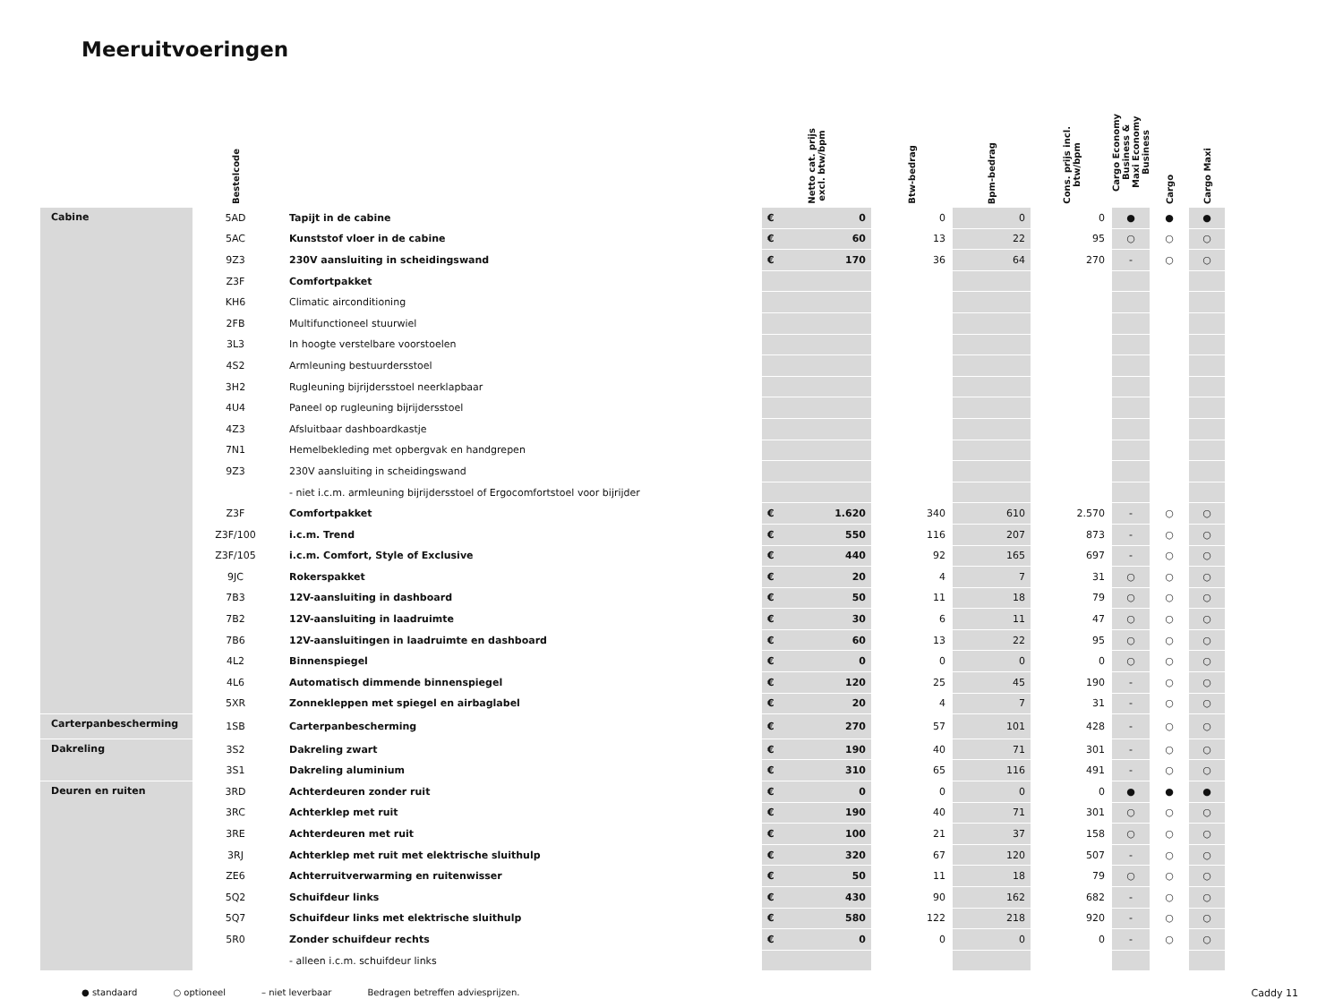Meeruitvoeringen
| | Bestelcode | | Netto cat. prijs excl. btw/bpm | Btw-bedrag | Bpm-bedrag | Cons. prijs incl. btw/bpm | Cargo Economy Business & Maxi Economy Business | Cargo | Cargo Maxi |
| --- | --- | --- | --- | --- | --- | --- | --- | --- | --- |
| Cabine | 5AD | Tapijt in de cabine | € 0 | 0 | 0 | 0 | ● | ● | ● |
| | 5AC | Kunststof vloer in de cabine | € 60 | 13 | 22 | 95 | ○ | ○ | ○ |
| | 9Z3 | 230V aansluiting in scheidingswand | € 170 | 36 | 64 | 270 | - | ○ | ○ |
| | Z3F | Comfortpakket | | | | | | | |
| | KH6 | Climatic airconditioning | | | | | | | |
| | 2FB | Multifunctioneel stuurwiel | | | | | | | |
| | 3L3 | In hoogte verstelbare voorstoelen | | | | | | | |
| | 4S2 | Armleuning bestuurdersstoel | | | | | | | |
| | 3H2 | Rugleuning bijrijdersstoel neerklapbaar | | | | | | | |
| | 4U4 | Paneel op rugleuning bijrijdersstoel | | | | | | | |
| | 4Z3 | Afsluitbaar dashboardkastje | | | | | | | |
| | 7N1 | Hemelbekleding met opbergvak en handgrepen | | | | | | | |
| | 9Z3 | 230V aansluiting in scheidingswand | | | | | | | |
| | | - niet i.c.m. armleuning bijrijdersstoel of Ergocomfortstoel voor bijrijder | | | | | | | |
| | Z3F | Comfortpakket | € 1.620 | 340 | 610 | 2.570 | - | ○ | ○ |
| | Z3F/100 | i.c.m. Trend | € 550 | 116 | 207 | 873 | - | ○ | ○ |
| | Z3F/105 | i.c.m. Comfort, Style of Exclusive | € 440 | 92 | 165 | 697 | - | ○ | ○ |
| | 9JC | Rokerspakket | € 20 | 4 | 7 | 31 | ○ | ○ | ○ |
| | 7B3 | 12V-aansluiting in dashboard | € 50 | 11 | 18 | 79 | ○ | ○ | ○ |
| | 7B2 | 12V-aansluiting in laadruimte | € 30 | 6 | 11 | 47 | ○ | ○ | ○ |
| | 7B6 | 12V-aansluitingen in laadruimte en dashboard | € 60 | 13 | 22 | 95 | ○ | ○ | ○ |
| | 4L2 | Binnenspiegel | € 0 | 0 | 0 | 0 | ○ | ○ | ○ |
| | 4L6 | Automatisch dimmende binnenspiegel | € 120 | 25 | 45 | 190 | - | ○ | ○ |
| | 5XR | Zonnekleppen met spiegel en airbaglabel | € 20 | 4 | 7 | 31 | - | ○ | ○ |
| Carterpanbescherming | 1SB | Carterpanbescherming | € 270 | 57 | 101 | 428 | - | ○ | ○ |
| Dakreling | 3S2 | Dakreling zwart | € 190 | 40 | 71 | 301 | - | ○ | ○ |
| | 3S1 | Dakreling aluminium | € 310 | 65 | 116 | 491 | - | ○ | ○ |
| Deuren en ruiten | 3RD | Achterdeuren zonder ruit | € 0 | 0 | 0 | 0 | ● | ● | ● |
| | 3RC | Achterklep met ruit | € 190 | 40 | 71 | 301 | ○ | ○ | ○ |
| | 3RE | Achterdeuren met ruit | € 100 | 21 | 37 | 158 | ○ | ○ | ○ |
| | 3RJ | Achterklep met ruit met elektrische sluithulp | € 320 | 67 | 120 | 507 | - | ○ | ○ |
| | ZE6 | Achterruitverwarming en ruitenwisser | € 50 | 11 | 18 | 79 | ○ | ○ | ○ |
| | 5Q2 | Schuifdeur links | € 430 | 90 | 162 | 682 | - | ○ | ○ |
| | 5Q7 | Schuifdeur links met elektrische sluithulp | € 580 | 122 | 218 | 920 | - | ○ | ○ |
| | 5R0 | Zonder schuifdeur rechts | € 0 | 0 | 0 | 0 | - | ○ | ○ |
| | | - alleen i.c.m. schuifdeur links | | | | | | | |
● standaard ○ optioneel – niet leverbaar Bedragen betreffen adviesprijzen. Caddy 11